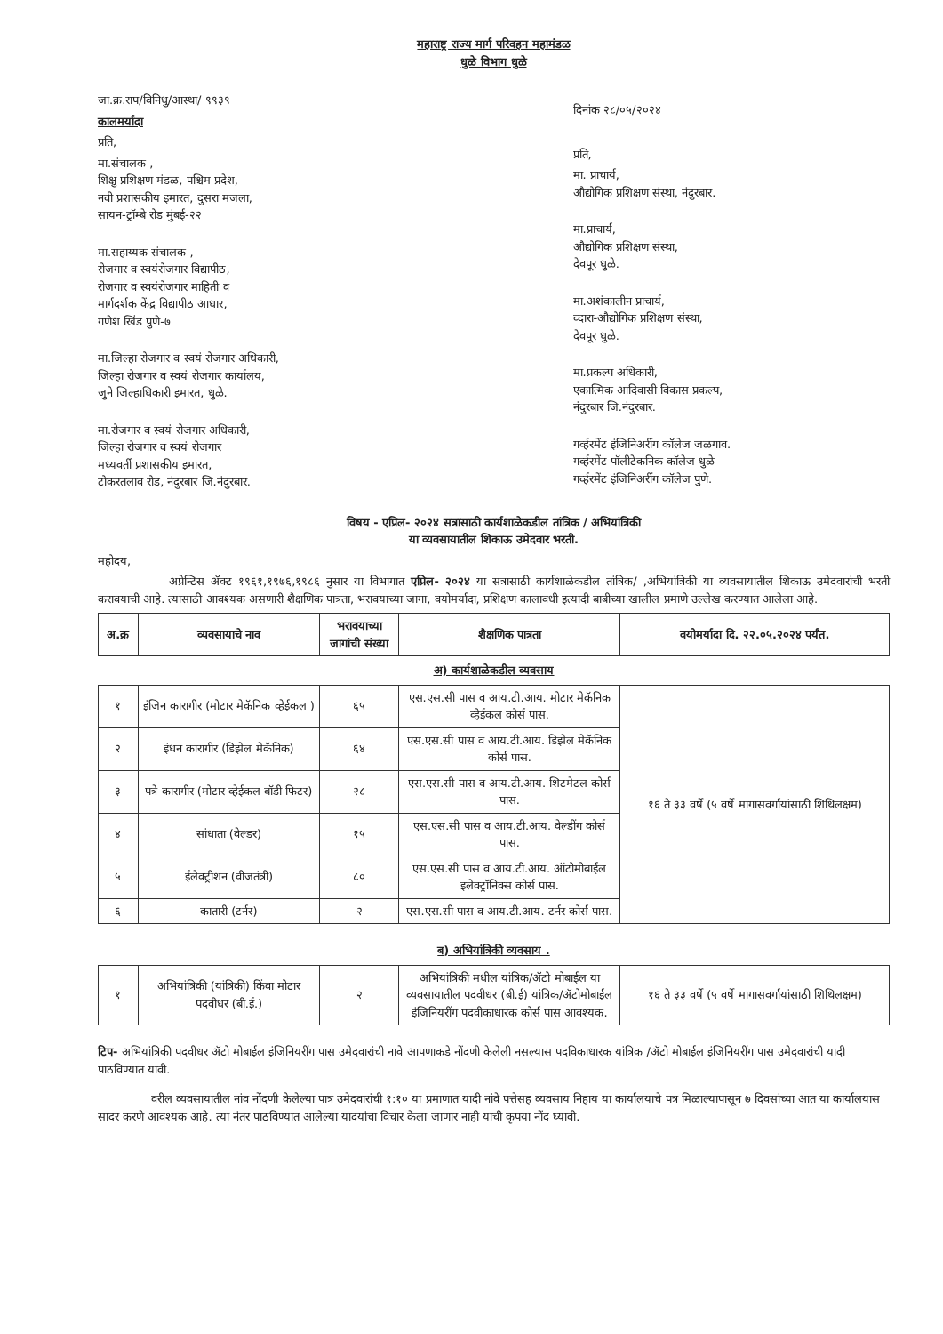महाराष्ट्र राज्य मार्ग परिवहन महामंडळ
धुळे विभाग धुळे
जा.क्र.राप/विनिधु/आस्था/ ९९३९
कालमर्यादा
प्रति,
मा.संचालक ,
शिक्षु प्रशिक्षण मंडळ, पश्चिम प्रदेश,
नवी प्रशासकीय इमारत, दुसरा मजला,
सायन-ट्रॉम्बे रोड मुंबई-२२
मा.सहाय्यक संचालक ,
रोजगार व स्वयंरोजगार विद्यापीठ,
रोजगार व स्वयंरोजगार माहिती व
मार्गदर्शक केंद्र विद्यापीठ आधार,
गणेश खिंड पुणे-७
मा.जिल्हा रोजगार व स्वयं रोजगार अधिकारी,
जिल्हा रोजगार व स्वयं रोजगार कार्यालय,
जुने जिल्हाधिकारी इमारत, धुळे.
मा.रोजगार व स्वयं रोजगार अधिकारी,
जिल्हा रोजगार व स्वयं रोजगार
मध्यवर्ती प्रशासकीय इमारत,
टोकरतलाव रोड, नंदुरबार जि.नंदुरबार.
दिनांक २८/०५/२०२४
प्रति,
मा. प्राचार्य,
औद्योगिक प्रशिक्षण संस्था, नंदुरबार.
मा.प्राचार्य,
औद्योगिक प्रशिक्षण संस्था,
देवपूर धुळे.
मा.अशंकालीन प्राचार्य,
व्दारा-औद्योगिक प्रशिक्षण संस्था,
देवपूर धुळे.
मा.प्रकल्प अधिकारी,
एकात्मिक आदिवासी विकास प्रकल्प,
नंदुरबार जि.नंदुरबार.
गर्व्हरमेंट इंजिनिअरींग कॉलेज जळगाव.
गर्व्हरमेंट पॉलीटेकनिक कॉलेज धुळे
गर्व्हरमेंट इंजिनिअरींग कॉलेज पुणे.
विषय - एप्रिल- २०२४ सत्रासाठी कार्यशाळेकडील तांत्रिक / अभियांत्रिकी
या व्यवसायातील शिकाऊ उमेदवार भरती.
महोदय,
अप्रेन्टिस ॲक्ट १९६१,१९७६,१९८६ नुसार या विभागात एप्रिल- २०२४ या सत्रासाठी कार्यशाळेकडील तांत्रिक/ ,अभियांत्रिकी या व्यवसायातील शिकाऊ उमेदवारांची भरती करावयाची आहे. त्यासाठी आवश्यक असणारी शैक्षणिक पात्रता, भरावयाच्या जागा, वयोमर्यादा, प्रशिक्षण कालावधी इत्यादी बाबीच्या खालील प्रमाणे उल्लेख करण्यात आलेला आहे.
| अ.क्र | व्यवसायाचे नाव | भरावयाच्या जागांची संख्या | शैक्षणिक पात्रता | वयोमर्यादा दि. २२.०५.२०२४ पर्यंत. |
| --- | --- | --- | --- | --- |
अ) कार्यशाळेकडील व्यवसाय
| १ | इंजिन कारागीर (मोटार मेकॅनिक व्हेईकल ) | ६५ | एस.एस.सी पास व आय.टी.आय. मोटार मेकॅनिक व्हेईकल कोर्स पास. | १६ ते ३३ वर्षे (५ वर्षे मागासवर्गायांसाठी शिथिलक्षम) |
| २ | इंधन कारागीर (डिझेल मेकॅनिक) | ६४ | एस.एस.सी पास व आय.टी.आय. डिझेल मेकॅनिक कोर्स पास. | |
| ३ | पत्रे कारागीर (मोटार व्हेईकल बॉडी फिटर) | २८ | एस.एस.सी पास व आय.टी.आय. शिटमेटल कोर्स पास. | |
| ४ | सांधाता (वेल्डर) | १५ | एस.एस.सी पास व आय.टी.आय. वेल्डींग कोर्स पास. | |
| ५ | ईलेक्ट्रीशन (वीजतंत्री) | ८० | एस.एस.सी पास व आय.टी.आय. ऑटोमोबाईल इलेक्ट्रॉनिक्स कोर्स पास. | |
| ६ | कातारी (टर्नर) | २ | एस.एस.सी पास व आय.टी.आय. टर्नर कोर्स पास. | |
ब) अभियांत्रिकी व्यवसाय .
| १ | अभियांत्रिकी (यांत्रिकी) किंवा मोटार पदवीधर (बी.ई.) | २ | अभियांत्रिकी मधील यांत्रिक/ॲटो मोबाईल या व्यवसायातील पदवीधर (बी.ई) यांत्रिक/ॲटोमोबाईल इंजिनियरींग पदवीकाधारक कोर्स पास आवश्यक. | १६ ते ३३ वर्षे (५ वर्षे मागासवर्गायांसाठी शिथिलक्षम) |
टिप- अभियांत्रिकी पदवीधर ॲटो मोबाईल इंजिनियरींग पास उमेदवारांची नावे आपणाकडे नोंदणी केलेली नसल्यास पदविकाधारक यांत्रिक /ॲटो मोबाईल इंजिनियरींग पास उमेदवारांची यादी पाठविण्यात यावी.
वरील व्यवसायातील नांव नोंदणी केलेल्या पात्र उमेदवारांची १:१० या प्रमाणात यादी नांवे पत्तेसह व्यवसाय निहाय या कार्यालयाचे पत्र मिळाल्यापासून ७ दिवसांच्या आत या कार्यालयास सादर करणे आवश्यक आहे. त्या नंतर पाठविण्यात आलेल्या यादयांचा विचार केला जाणार नाही याची कृपया नोंद घ्यावी.